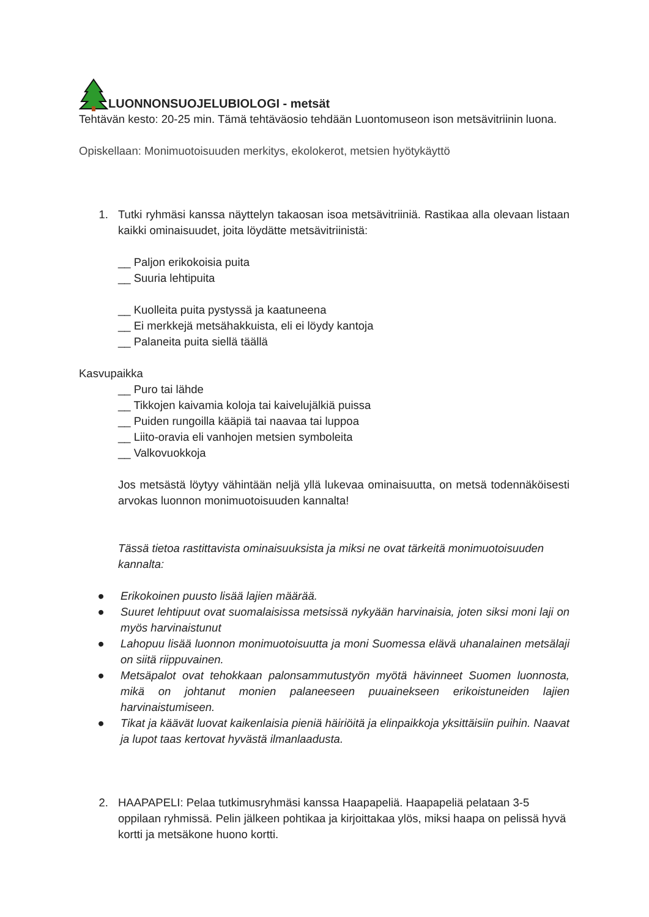LUONNONSUOJELUBIOLOGI - metsät
Tehtävän kesto: 20-25 min. Tämä tehtäväosio tehdään Luontomuseon ison metsävitriinin luona.
Opiskellaan: Monimuotoisuuden merkitys, ekolokerot, metsien hyötykäyttö
1. Tutki ryhmäsi kanssa näyttelyn takaosan isoa metsävitriiniä. Rastikaa alla olevaan listaan kaikki ominaisuudet, joita löydätte metsävitriinistä:
__ Paljon erikokoisia puita
__ Suuria lehtipuita
__ Kuolleita puita pystyssä ja kaatuneena
__ Ei merkkejä metsähakkuista, eli ei löydy kantoja
__ Palaneita puita siellä täällä
Kasvupaikka
__ Puro tai lähde
__ Tikkojen kaivamia koloja tai kaivelujälkiä puissa
__ Puiden rungoilla kääpiä tai naavaa tai luppoa
__ Liito-oravia eli vanhojen metsien symboleita
__ Valkovuokkoja
Jos metsästä löytyy vähintään neljä yllä lukevaa ominaisuutta, on metsä todennäköisesti arvokas luonnon monimuotoisuuden kannalta!
Tässä tietoa rastittavista ominaisuuksista ja miksi ne ovat tärkeitä monimuotoisuuden kannalta:
● Erikokoinen puusto lisää lajien määrää.
● Suuret lehtipuut ovat suomalaisissa metsissä nykyään harvinaisia, joten siksi moni laji on myös harvinaistunut
● Lahopuu lisää luonnon monimuotoisuutta ja moni Suomessa elävä uhanalainen metsälaji on siitä riippuvainen.
● Metsäpalot ovat tehokkaan palonsammutustyön myötä hävinneet Suomen luonnosta, mikä on johtanut monien palaneeseen puuainekseen erikoistuneiden lajien harvinaistumiseen.
● Tikat ja käävät luovat kaikenlaisia pieniä häiriöitä ja elinpaikkoja yksittäisiin puihin. Naavat ja lupot taas kertovat hyvästä ilmanlaadusta.
2. HAAPAPELI: Pelaa tutkimusryhmäsi kanssa Haapapeliä. Haapapeliä pelataan 3-5 oppilaan ryhmissä. Pelin jälkeen pohtikaa ja kirjoittakaa ylös, miksi haapa on pelissä hyvä kortti ja metsäkone huono kortti.